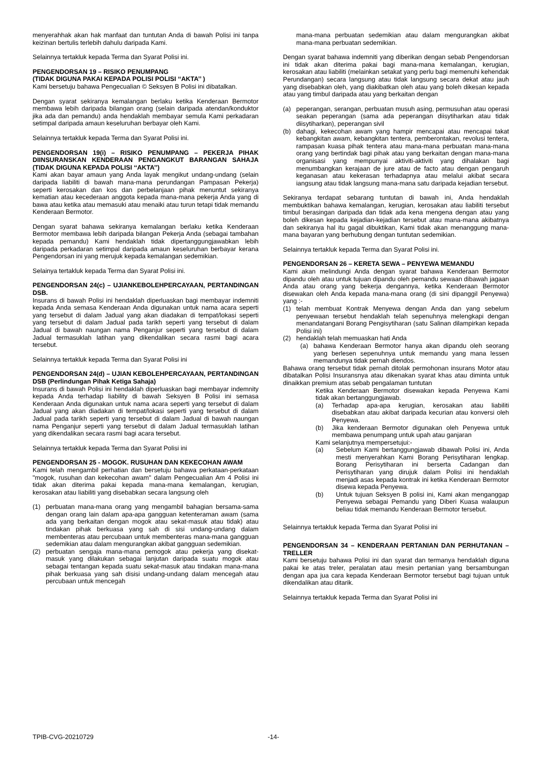menyerahhak akan hak manfaat dan tuntutan Anda di bawah Polisi ini tanpa keizinan bertulis terlebih dahulu daripada Kami.
Selainnya tertakluk kepada Terma dan Syarat Polisi ini.
PENGENDORSAN 19 – RISIKO PENUMPANG
(TIDAK DIGUNA PAKAI KEPADA POLISI POLISI ‘‘AKTA’’ )
Kami bersetuju bahawa Pengecualian © Seksyen B Polisi ini dibatalkan.
Dengan syarat sekiranya kemalangan berlaku ketika Kenderaan Bermotor membawa lebih daripada bilangan orang (selain daripada atendan/konduktor jika ada dan pemandu) anda hendaklah membayar semula Kami perkadaran setimpal daripada amaun keseluruhan berbayar oleh Kami.
Selainnya tertakluk kepada Terma dan Syarat Polisi ini.
PENGENDORSAN 19(i) – RISIKO PENUMPANG – PEKERJA PIHAK DIINSURANSKAN KENDERAAN PENGANGKUT BARANGAN SAHAJA (TIDAK DIGUNA KEPADA POLISI ‘‘AKTA’’)
Kami akan bayar amaun yang Anda layak mengikut undang-undang (selain daripada liabiliti di bawah mana-mana perundangan Pampasan Pekerja) seperti kerosakan dan kos dan perbelanjaan pihak menuntut sekiranya kematian atau kecederaan anggota kepada mana-mana pekerja Anda yang di bawa atau ketika atau memasuki atau menaiki atau turun tetapi tidak memandu Kenderaan Bermotor.
Dengan syarat bahawa sekiranya kemalangan berlaku ketika Kenderaan Bermotor membawa lebih daripada bilangan Pekerja Anda (sebagai tambahan kepada pemandu) Kami hendaklah tidak dipertanggungjawabkan lebih daripada perkadaran setimpal daripada amaun keseluruhan berbayar kerana Pengendorsan ini yang merujuk kepada kemalangan sedemikian.
Selainya tertakluk kepada Terma dan Syarat Polisi ini.
PENGENDORSAN 24(c) – UJIANKEBOLEHPERCAYAAN, PERTANDINGAN DSB.
Insurans di bawah Polisi ini hendaklah diperluaskan bagi membayar indemniti kepada Anda semasa Kenderaan Anda digunakan untuk nama acara seperti yang tersebut di dalam Jadual yang akan diadakan di tempat/lokasi seperti yang tersebut di dalam Jadual pada tarikh seperti yang tersebut di dalam Jadual di bawah naungan nama Penganjur seperti yang tersebut di dalam Jadual termasuklah latihan yang dikendalikan secara rasmi bagi acara tersebut.
Selainnya tertakluk kepada Terma dan Syarat Polisi ini
PENGENDORSAN 24(d) – UJIAN KEBOLEHPERCAYAAN, PERTANDINGAN DSB (Perlindungan Pihak Ketiga Sahaja)
Insurans di bawah Polisi ini hendaklah diperluaskan bagi membayar indemnity kepada Anda terhadap liability di bawah Seksyen B Polisi ini semasa Kenderaan Anda digunakan untuk nama acara seperti yang tersebut di dalam Jadual yang akan diadakan di tempat/lokasi seperti yang tersebut di dalam Jadual pada tarikh seperti yang tersebut di dalam Jadual di bawah naungan nama Penganjur seperti yang tersebut di dalam Jadual termasuklah latihan yang dikendalikan secara rasmi bagi acara tersebut.
Selainnya tertakluk kepada Terma dan Syarat Polisi ini
PENGENDORSAN 25 - MOGOK. RUSUHAN DAN KEKECOHAN AWAM
Kami telah mengambil perhatian dan bersetuju bahawa perkataan-perkataan "mogok, rusuhan dan kekecohan awam" dalam Pengecualian Am 4 Polisi ini tidak akan diterima pakai kepada mana-mana kemalangan, kerugian, kerosakan atau liabiliti yang disebabkan secara langsung oleh
(1) perbuatan mana-mana orang yang mengambil bahagian bersama-sama dengan orang lain dalam apa-apa gangguan ketenteraman awam (sama ada yang berkaitan dengan mogok atau sekat-masuk atau tidak) atau tindakan pihak berkuasa yang sah di sisi undang-undang dalam membenteras atau percubaan untuk membenteras mana-mana gangguan sedemikian atau dalam mengurangkan akibat gangguan sedemikian.
(2) perbuatan sengaja mana-mana pemogok atau pekerja yang disekat-masuk yang dilakukan sebagai lanjutan daripada suatu mogok atau sebagai tentangan kepada suatu sekat-masuk atau tindakan mana-mana pihak berkuasa yang sah disisi undang-undang dalam mencegah atau percubaan untuk mencegah
mana-mana perbuatan sedemikian atau dalam mengurangkan akibat mana-mana perbuatan sedemikian.
Dengan syarat bahawa indemniti yang diberikan dengan sebab Pengendorsan ini tidak akan diterima pakai bagi mana-mana kemalangan, kerugian, kerosakan atau liabiliti (melainkan setakat yang perlu bagi memenuhi kehendak Perundangan) secara langsung atau tidak langsung secara dekat atau jauh yang disebabkan oleh, yang diakibatkan oleh atau yang boleh dikesan kepada atau yang timbul daripada atau yang berkaitan dengan
(a) peperangan, serangan, perbuatan musuh asing, permusuhan atau operasi seakan peperangan (sama ada peperangan diisytiharkan atau tidak diisytiharkan), peperangan sivil
(b) dahagi, kekecohan awam yang hampir mencapai atau mencapai takat kebangkitan awam, kebangkitan tentera, pemberontakan, revolusi tentera, rampasan kuasa pihak tentera atau mana-mana perbuatan mana-mana orang yang bertindak bagi pihak atau yang berkaitan dengan mana-mana organisasi yang mempunyai aktiviti-aktiviti yang dihalakan bagi menumbangkan kerajaan de jure atau de facto atau dengan pengaruh keganasan atau kekerasan terhadapnya atau melalui akibat secara iangsung atau tidak langsung mana-mana satu daripada kejadian tersebut.
Sekiranya terdapat sebarang tuntutan di bawah ini, Anda hendaklah membuktikan bahawa kemalangan, kerugian, kerosakan atau liabiliti tersebut timbul berasingan daripada dan tidak ada kena mengena dengan atau yang boleh dikesan kepada kejadian-kejadian tersebut atau mana-mana akibatnya dan sekiranya hal itu gagal dibuktikan, Kami tidak akan menanggung mana-mana bayaran yang berhubung dengan tuntutan sedemikian.
Selainnya tertakluk kepada Terma dan Syarat Polisi ini.
PENGENDORSAN 26 – KERETA SEWA – PENYEWA MEMANDU
Kami akan melindungi Anda dengan syarat bahawa Kenderaan Bermotor dipandu oleh atau untuk tujuan dipandu oleh pemandu sewaan dibawah jagaan Anda atau orang yang bekerja dengannya, ketika Kenderaan Bermotor disewakan oleh Anda kepada mana-mana orang (di sini dipanggil Penyewa) yang :-
(1) telah membuat Kontrak Menyewa dengan Anda dan yang sebelum penyewaan tersebut hendaklah telah sepenuhnya melengkapi dengan menandatangani Borang Pengisytiharan (satu Salinan dilampirkan kepada Polisi ini)
(2) hendaklah telah memuaskan hati Anda
(a) bahawa Kenderaan Bermotor hanya akan dipandu oleh seorang yang berlesen sepenuhnya untuk memandu yang mana lessen memandunya tidak pernah diendos.
Bahawa orang tersebut tidak pernah ditolak permohonan insurans Motor atau dibatalkan Polisi Insuransnya atau dikenakan syarat khas atau diminta untuk dinaikkan premium atas sebab pengalaman tuntutan
Ketika Kenderaan Bermotor disewakan kepada Penyewa Kami tidak akan bertanggungjawab.
(a) Terhadap apa-apa kerugian, kerosakan atau liabiliti disebabkan atau akibat daripada kecurian atau konversi oleh Penyewa.
(b) Jika kenderaan Bermotor digunakan oleh Penyewa untuk membawa penumpang untuk upah atau ganjaran
Kami selanjutnya mempersetujui:-
(a) Sebelum Kami bertanggungjawab dibawah Polisi ini, Anda mesti menyerahkan Kami Borang Perisytiharan lengkap. Borang Perisytiharan ini berserta Cadangan dan Perisytiharan yang dirujuk dalam Polisi ini hendaklah menjadi asas kepada kontrak ini ketika Kenderaan Bermotor disewa kepada Penyewa.
(b) Untuk tujuan Seksyen B polisi ini, Kami akan menganggap Penyewa sebagai Pemandu yang Diberi Kuasa walaupun beliau tidak memandu Kenderaan Bermotor tersebut.
Selainnya tertakluk kepada Terma dan Syarat Polisi ini
PENGENDORSAN 34 – KENDERAAN PERTANIAN DAN PERHUTANAN – TRELLER
Kami bersetuju bahawa Polisi ini dan syarat dan termanya hendaklah diguna pakai ke atas treler, peralatan atau mesin pertanian yang bersambungan dengan apa jua cara kepada Kenderaan Bermotor tersebut bagi tujuan untuk dikendalikan atau ditarik.
Selainnya tertakluk kepada Terma dan Syarat Polisi ini
TPIB-CVG-20210729 -14-